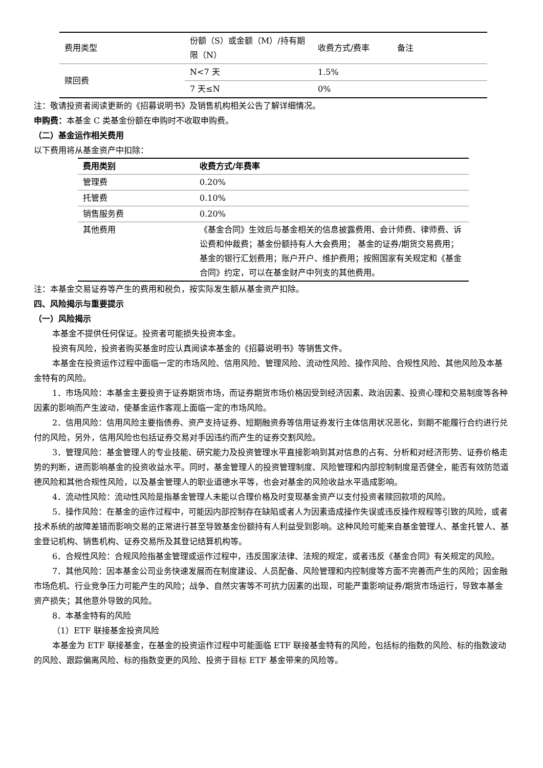| 费用类型 | 份额（S）或金额（M）/持有期限（N） | 收费方式/费率 | 备注 |
| 赎回费 | N<7 天 | 1.5% | |
| | 7 天≤N | 0% | |
注：敬请投资者阅读更新的《招募说明书》及销售机构相关公告了解详细情况。
申购费：本基金 C 类基金份额在申购时不收取申购费。
（二）基金运作相关费用
以下费用将从基金资产中扣除：
| 费用类别 | 收费方式/年费率 |
| --- | --- |
| 管理费 | 0.20% |
| 托管费 | 0.10% |
| 销售服务费 | 0.20% |
| 其他费用 | 《基金合同》生效后与基金相关的信息披露费用、会计师费、律师费、诉讼费和仲裁费；基金份额持有人大会费用； 基金的证券/期货交易费用；基金的银行汇划费用；账户开户、维护费用；按照国家有关规定和《基金合同》约定，可以在基金财产中列支的其他费用。 |
注：本基金交易证券等产生的费用和税负，按实际发生额从基金资产扣除。
四、风险揭示与重要提示
（一）风险揭示
本基金不提供任何保证。投资者可能损失投资本金。
投资有风险，投资者购买基金时应认真阅读本基金的《招募说明书》等销售文件。
本基金在投资运作过程中面临一定的市场风险、信用风险、管理风险、流动性风险、操作风险、合规性风险、其他风险及本基金特有的风险。
1．市场风险：本基金主要投资于证券期货市场，而证券期货市场价格因受到经济因素、政治因素、投资心理和交易制度等各种因素的影响而产生波动，使基金运作客观上面临一定的市场风险。
2．信用风险：信用风险主要指债券、资产支持证券、短期融资券等信用证券发行主体信用状况恶化，到期不能履行合约进行兑付的风险，另外，信用风险也包括证券交易对手因违约而产生的证券交割风险。
3．管理风险：基金管理人的专业技能、研究能力及投资管理水平直接影响到其对信息的占有、分析和对经济形势、证券价格走势的判断，进而影响基金的投资收益水平。同时，基金管理人的投资管理制度、风险管理和内部控制制度是否健全，能否有效防范道德风险和其他合规性风险，以及基金管理人的职业道德水平等，也会对基金的风险收益水平造成影响。
4．流动性风险：流动性风险是指基金管理人未能以合理价格及时变现基金资产以支付投资者赎回款项的风险。
5．操作风险：在基金的运作过程中，可能因内部控制存在缺陷或者人为因素造成操作失误或违反操作规程等引致的风险，或者技术系统的故障差错而影响交易的正常进行甚至导致基金份额持有人利益受到影响。这种风险可能来自基金管理人、基金托管人、基金登记机构、销售机构、证券交易所及其登记结算机构等。
6．合规性风险：合规风险指基金管理或运作过程中，违反国家法律、法规的规定，或者违反《基金合同》有关规定的风险。
7．其他风险：因本基金公司业务快速发展而在制度建设、人员配备、风险管理和内控制度等方面不完善而产生的风险；因金融市场危机、行业竞争压力可能产生的风险；战争、自然灾害等不可抗力因素的出现，可能严重影响证券/期货市场运行，导致本基金资产损失；其他意外导致的风险。
8．本基金特有的风险
（1）ETF 联接基金投资风险
本基金为 ETF 联接基金，在基金的投资运作过程中可能面临 ETF 联接基金特有的风险，包括标的指数的风险、标的指数波动的风险、跟踪偏离风险、标的指数变更的风险、投资于目标 ETF 基金带来的风险等。